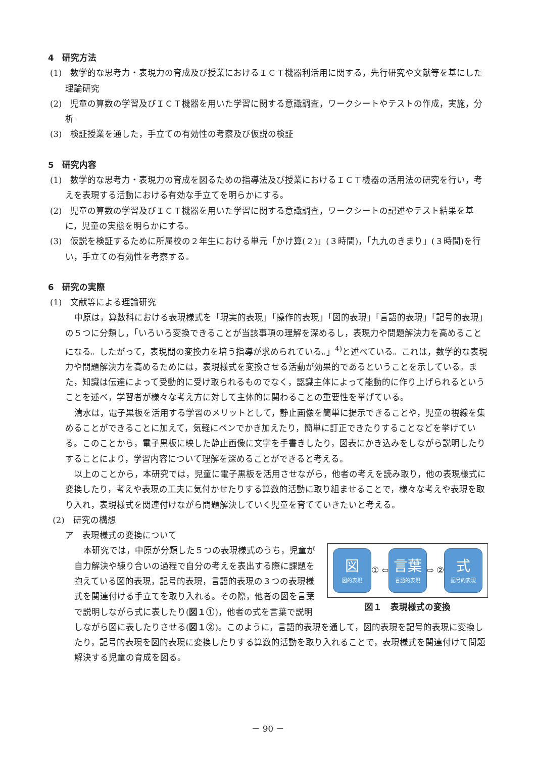4　研究方法
(1)　数学的な思考力・表現力の育成及び授業におけるＩＣＴ機器利活用に関する，先行研究や文献等を基にした理論研究
(2)　児童の算数の学習及びＩＣＴ機器を用いた学習に関する意識調査，ワークシートやテストの作成，実施，分析
(3)　検証授業を通した，手立ての有効性の考察及び仮説の検証
5　研究内容
(1)　数学的な思考力・表現力の育成を図るための指導法及び授業におけるＩＣＴ機器の活用法の研究を行い，考えを表現する活動における有効な手立てを明らかにする。
(2)　児童の算数の学習及びＩＣＴ機器を用いた学習に関する意識調査，ワークシートの記述やテスト結果を基に，児童の実態を明らかにする。
(3)　仮説を検証するために所属校の２年生における単元「かけ算(２)」(３時間)，「九九のきまり」(３時間)を行い，手立ての有効性を考察する。
6　研究の実際
(1)　文献等による理論研究
中原は，算数科における表現様式を「現実的表現」「操作的表現」「図的表現」「言語的表現」「記号的表現」の５つに分類し，「いろいろ変換できることが当該事項の理解を深めるし，表現力や問題解決力を高めることになる。したがって，表現間の変換力を培う指導が求められている。」<sup>4)</sup>と述べている。これは，数学的な表現力や問題解決力を高めるためには，表現様式を変換させる活動が効果的であるということを示している。また，知識は伝達によって受動的に受け取られるものでなく，認識主体によって能動的に作り上げられるということを述べ，学習者が様々な考え方に対して主体的に関わることの重要性を挙げている。
清水は，電子黒板を活用する学習のメリットとして，静止画像を簡単に提示できることや，児童の視線を集めることができることに加えて，気軽にペンでかき加えたり，簡単に訂正できたりすることなどを挙げている。このことから，電子黒板に映した静止画像に文字を手書きしたり，図表にかき込みをしながら説明したりすることにより，学習内容について理解を深めることができると考える。
以上のことから，本研究では，児童に電子黒板を活用させながら，他者の考えを読み取り，他の表現様式に変換したり，考えや表現の工夫に気付かせたりする算数的活動に取り組ませることで，様々な考えや表現を取り入れ，表現様式を関連付けながら問題解決していく児童を育てていきたいと考える。
(2)　研究の構想
ア　表現様式の変換について
図図的表現
① ⇦
言葉
言語的表現
⇨ ②
式記号的表現
図１　表現様式の変換
本研究では，中原が分類した５つの表現様式のうち，児童が自力解決や練り合いの過程で自分の考えを表出する際に課題を抱えている図的表現，記号的表現，言語的表現の３つの表現様式を関連付ける手立てを取り入れる。その際，他者の図を言葉で説明しながら式に表したり(図１①)，他者の式を言葉で説明しながら図に表したりさせる(図１②)。このように，言語的表現を通して，図的表現を記号的表現に変換したり，記号的表現を図的表現に変換したりする算数的活動を取り入れることで，表現様式を関連付けて問題解決する児童の育成を図る。
－ 90 －